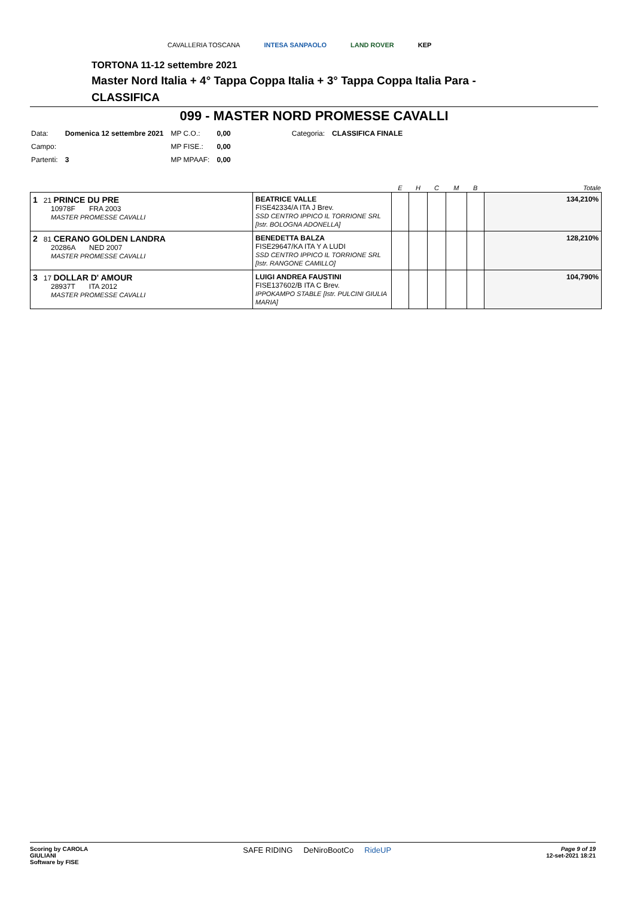CAVALLERIA TOSCANA INTESA SANPAOLO LAND ROVER KEP
TORTONA 11-12 settembre 2021
Master Nord Italia + 4° Tappa Coppa Italia + 3° Tappa Coppa Italia Para -
CLASSIFICA
099 - MASTER NORD PROMESSE CAVALLI
| Data: | Domenica 12 settembre 2021 | MP C.O.: | 0,00 | Categoria: | CLASSIFICA FINALE |
| Campo: | | MP FISE.: | 0,00 | | |
| Partenti: | 3 | MP MPAAF: | 0,00 | | |
| | | E | H | C | M | B | Totale |
| --- | --- | --- | --- | --- | --- | --- | --- |
| 1 21 PRINCE DU PRE 10978F FRA 2003 MASTER PROMESSE CAVALLI | BEATRICE VALLE FISE42334/A ITA J Brev. SSD CENTRO IPPICO IL TORRIONE SRL [Istr. BOLOGNA ADONELLA] | | | | | | 134,210% |
| 2 81 CERANO GOLDEN LANDRA 20286A NED 2007 MASTER PROMESSE CAVALLI | BENEDETTA BALZA FISE29647/KA ITA Y A LUDI SSD CENTRO IPPICO IL TORRIONE SRL [Istr. RANGONE CAMILLO] | | | | | | 128,210% |
| 3 17 DOLLAR D' AMOUR 28937T ITA 2012 MASTER PROMESSE CAVALLI | LUIGI ANDREA FAUSTINI FISE137602/B ITA C Brev. IPPOKAMPO STABLE [Istr. PULCINI GIULIA MARIA] | | | | | | 104,790% |
Scoring by CAROLA
GIULIANI
Software by FISE
SAFE RIDING DeNiroBootCo RideUP
Page 9 of 19
12-set-2021 18:21